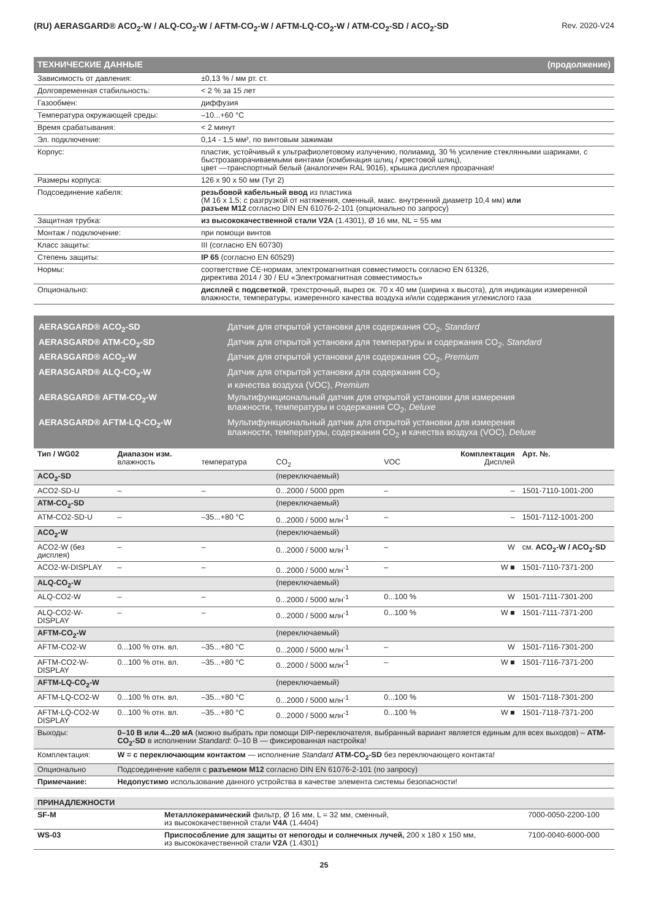(RU) AERASGARD® ACO<sub>2</sub>-W / ALQ-CO<sub>2</sub>-W / AFTM-CO<sub>2</sub>-W / AFTM-LQ-CO<sub>2</sub>-W / ATM-CO<sub>2</sub>-SD / ACO<sub>2</sub>-SD Rev. 2020-V24
| ТЕХНИЧЕСКИЕ ДАННЫЕ (продолжение) | |
| Зависимость от давления: | ±0,13 % / мм рт. ст. |
| Долговременная стабильность: | < 2 % за 15 лет |
| Газообмен: | диффузия |
| Температура окружающей среды: | –10...+60 °C |
| Время срабатывания: | < 2 минут |
| Эл. подключение: | 0,14 - 1,5 мм², по винтовым зажимам |
| Корпус: | пластик, устойчивый к ультрафиолетовому излучению, полиамид, 30 % усиление стеклянными шариками, с быстрозаворачиваемыми винтами (комбинация шлиц / крестовой шлиц), цвет —транспортный белый (аналогичен RAL 9016), крышка дисплея прозрачная! |
| Размеры корпуса: | 126 x 90 x 50 мм (Tyr 2) |
| Подсоединение кабеля: | резьбовой кабельный ввод из пластика (M 16 x 1,5; с разгрузкой от натяжения, сменный, макс. внутренний диаметр 10,4 мм) или разъем M12 согласно DIN EN 61076-2-101 (опционально по запросу) |
| Защитная трубка: | из высококачественной стали V2A (1.4301), Ø 16 мм, NL = 55 мм |
| Монтаж / подключение: | при помощи винтов |
| Класс защиты: | III (согласно EN 60730) |
| Степень защиты: | IP 65 (согласно EN 60529) |
| Нормы: | соответствие CE-нормам, электромагнитная совместимость согласно EN 61326, директива 2014 / 30 / EU «Электромагнитная совместимость» |
| Опционально: | дисплей с подсветкой , трехстрочный, вырез ок. 70 x 40 мм (ширина x высота), для индикации измеренной влажности, температуры, измеренного качества воздуха и/или содержания углекислого газа |
AERASGARD® ACO<sub>2</sub>-SD Датчик для открытой установки для содержания CO<sub>2</sub>, Standard
AERASGARD® ATM-CO<sub>2</sub>-SD Датчик для открытой установки для температуры и содержания CO<sub>2</sub>, Standard
AERASGARD® ACO<sub>2</sub>-W Датчик для открытой установки для содержания CO<sub>2</sub>, Premium
AERASGARD® ALQ-CO<sub>2</sub>-W Датчик для открытой установки для содержания CO<sub>2</sub>
и качества воздуха (VOC), Premium
AERASGARD® AFTM-CO<sub>2</sub>-W Мультифункциональный датчик для открытой установки для измерения
влажности, температуры и содержания CO<sub>2</sub>, Deluxe
AERASGARD® AFTM-LQ-CO<sub>2</sub>-W Мультифункциональный датчик для открытой установки для измерения
влажности, температуры, содержания CO<sub>2</sub> и качества воздуха (VOC), Deluxe
| Тип / WG02 | Диапазон изм. влажность | температура | CO<sub>2</sub> | VOC | Комплектация Дисплей | Арт. №. |
| --- | --- | --- | --- | --- | --- | --- |
| ACO<sub>2</sub>-SD | | | (переключаемый) | | | |
| ACO2-SD-U | – | – | 0...2000 / 5000 ppm | – | – | 1501-7110-1001-200 |
| ATM-CO<sub>2</sub>-SD | | | (переключаемый) | | | |
| ATM-CO2-SD-U | – | –35...+80 °C | 0...2000 / 5000 млн<sup>-1</sup> | – | – | 1501-7112-1001-200 |
| ACO<sub>2</sub>-W | | | (переключаемый) | | | |
| ACO2-W (без дисплея) | – | – | 0...2000 / 5000 млн<sup>-1</sup> | – | W | см. ACO<sub>2</sub>-W / ACO<sub>2</sub>-SD |
| ACO2-W-DISPLAY | – | – | 0...2000 / 5000 млн<sup>-1</sup> | – | W ■ | 1501-7110-7371-200 |
| ALQ-CO<sub>2</sub>-W | | | (переключаемый) | | | |
| ALQ-CO2-W | – | – | 0...2000 / 5000 млн<sup>-1</sup> | 0...100 % | W | 1501-7111-7301-200 |
| ALQ-CO2-W-DISPLAY | – | – | 0...2000 / 5000 млн<sup>-1</sup> | 0...100 % | W ■ | 1501-7111-7371-200 |
| AFTM-CO<sub>2</sub>-W | | | (переключаемый) | | | |
| AFTM-CO2-W | 0...100 % отн. вл. | –35...+80 °C | 0...2000 / 5000 млн<sup>-1</sup> | – | W | 1501-7116-7301-200 |
| AFTM-CO2-W-DISPLAY | 0...100 % отн. вл. | –35...+80 °C | 0...2000 / 5000 млн<sup>-1</sup> | – | W ■ | 1501-7116-7371-200 |
| AFTM-LQ-CO<sub>2</sub>-W | | | (переключаемый) | | | |
| AFTM-LQ-CO2-W | 0...100 % отн. вл. | –35...+80 °C | 0...2000 / 5000 млн<sup>-1</sup> | 0...100 % | W | 1501-7118-7301-200 |
| AFTM-LQ-CO2-W DISPLAY | 0...100 % отн. вл. | –35...+80 °C | 0...2000 / 5000 млн<sup>-1</sup> | 0...100 % | W ■ | 1501-7118-7371-200 |
| Выходы: | 0–10 В или 4...20 мА (можно выбрать при помощи DIP-переключателя, выбранный вариант является единым для всех выходов) – ATM-CO<sub>2</sub>-SD в исполнении Standard : 0–10 В — фиксированная настройка! | | | | | |
| Комплектация: | W = с переключающим контактом — исполнение Standard ATM-CO<sub>2</sub>-SD без переключающего контакта! | | | | | |
| Опционально | Подсоединение кабеля с разъемом M12 согласно DIN EN 61076-2-101 (по запросу) | | | | | |
| Примечание: | Недопустимо использование данного устройства в качестве элемента системы безопасности! | | | | | |
| ПРИНАДЛЕЖНОСТИ | | |
| SF-M | Металлокерамический фильтр, Ø 16 мм, L = 32 мм, сменный, из высококачественной стали V4A (1.4404) | 7000-0050-2200-100 |
| WS-03 | Приспособление для защиты от непогоды и солнечных лучей, 200 x 180 x 150 мм, из высококачественной стали V2A (1.4301) | 7100-0040-6000-000 |
25